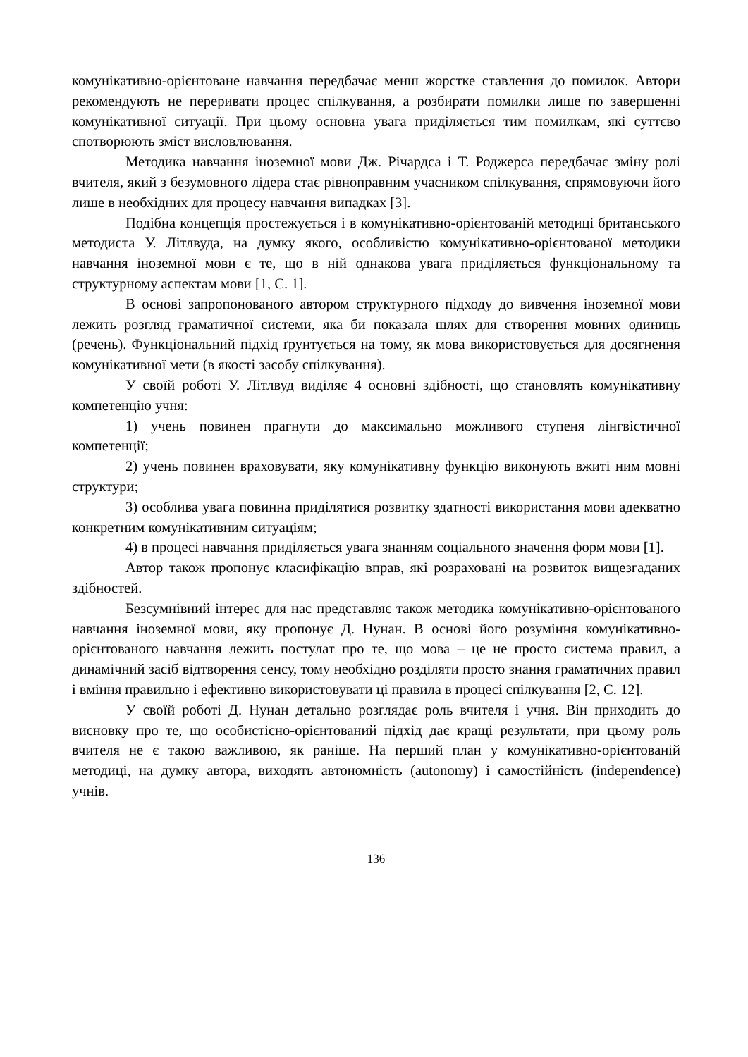комунікативно-орієнтоване навчання передбачає менш жорстке ставлення до помилок. Автори рекомендують не переривати процес спілкування, а розбирати помилки лише по завершенні комунікативної ситуації. При цьому основна увага приділяється тим помилкам, які суттєво спотворюють зміст висловлювання.
Методика навчання іноземної мови Дж. Річардса і Т. Роджерса передбачає зміну ролі вчителя, який з безумовного лідера стає рівноправним учасником спілкування, спрямовуючи його лише в необхідних для процесу навчання випадках [3].
Подібна концепція простежується і в комунікативно-орієнтованій методиці британського методиста У. Літлвуда, на думку якого, особливістю комунікативно-орієнтованої методики навчання іноземної мови є те, що в ній однакова увага приділяється функціональному та структурному аспектам мови [1, С. 1].
В основі запропонованого автором структурного підходу до вивчення іноземної мови лежить розгляд граматичної системи, яка би показала шлях для створення мовних одиниць (речень). Функціональний підхід ґрунтується на тому, як мова використовується для досягнення комунікативної мети (в якості засобу спілкування).
У своїй роботі У. Літлвуд виділяє 4 основні здібності, що становлять комунікативну компетенцію учня:
1) учень повинен прагнути до максимально можливого ступеня лінгвістичної компетенції;
2) учень повинен враховувати, яку комунікативну функцію виконують вжиті ним мовні структури;
3) особлива увага повинна приділятися розвитку здатності використання мови адекватно конкретним комунікативним ситуаціям;
4) в процесі навчання приділяється увага знанням соціального значення форм мови [1].
Автор також пропонує класифікацію вправ, які розраховані на розвиток вищезгаданих здібностей.
Безсумнівний інтерес для нас представляє також методика комунікативно-орієнтованого навчання іноземної мови, яку пропонує Д. Нунан. В основі його розуміння комунікативно-орієнтованого навчання лежить постулат про те, що мова – це не просто система правил, а динамічний засіб відтворення сенсу, тому необхідно розділяти просто знання граматичних правил і вміння правильно і ефективно використовувати ці правила в процесі спілкування [2, С. 12].
У своїй роботі Д. Нунан детально розглядає роль вчителя і учня. Він приходить до висновку про те, що особистісно-орієнтований підхід дає кращі результати, при цьому роль вчителя не є такою важливою, як раніше. На перший план у комунікативно-орієнтованій методиці, на думку автора, виходять автономність (autonomy) і самостійність (independence) учнів.
136